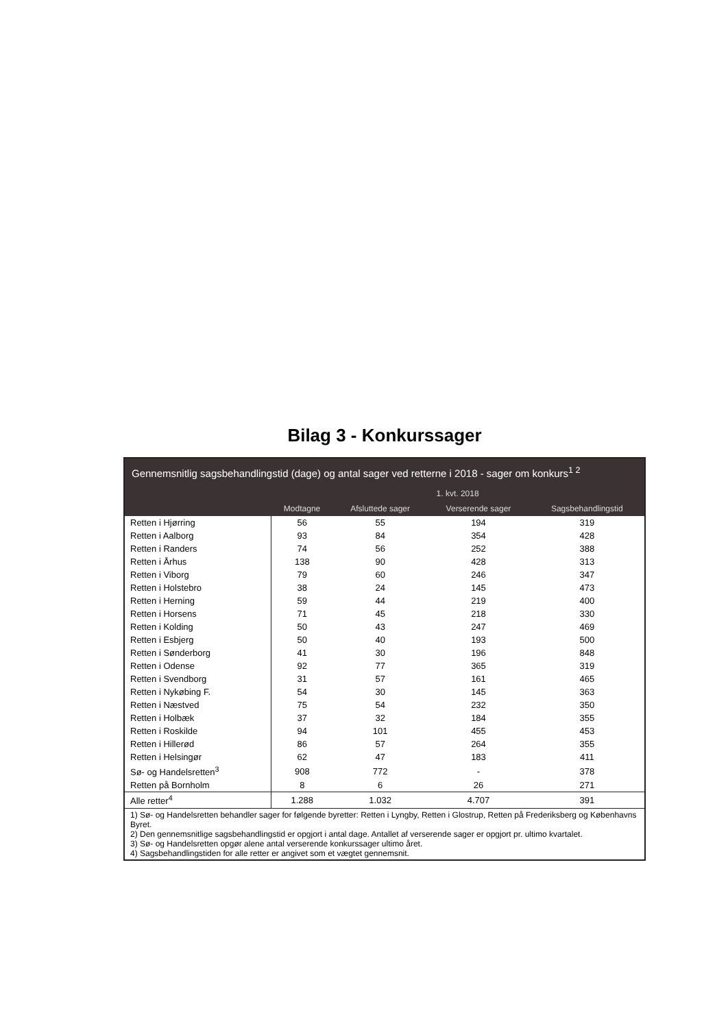Bilag 3 - Konkurssager
| Gennemsnitlig sagsbehandlingstid (dage) og antal sager ved retterne i 2018 - sager om konkurs<sup>1 2</sup> | | | | |
| --- | --- | --- | --- | --- |
| | 1. kvt. 2018 | | | |
| | Modtagne | Afsluttede sager | Verserende sager | Sagsbehandlingstid |
| Retten i Hjørring | 56 | 55 | 194 | 319 |
| Retten i Aalborg | 93 | 84 | 354 | 428 |
| Retten i Randers | 74 | 56 | 252 | 388 |
| Retten i Århus | 138 | 90 | 428 | 313 |
| Retten i Viborg | 79 | 60 | 246 | 347 |
| Retten i Holstebro | 38 | 24 | 145 | 473 |
| Retten i Herning | 59 | 44 | 219 | 400 |
| Retten i Horsens | 71 | 45 | 218 | 330 |
| Retten i Kolding | 50 | 43 | 247 | 469 |
| Retten i Esbjerg | 50 | 40 | 193 | 500 |
| Retten i Sønderborg | 41 | 30 | 196 | 848 |
| Retten i Odense | 92 | 77 | 365 | 319 |
| Retten i Svendborg | 31 | 57 | 161 | 465 |
| Retten i Nykøbing F. | 54 | 30 | 145 | 363 |
| Retten i Næstved | 75 | 54 | 232 | 350 |
| Retten i Holbæk | 37 | 32 | 184 | 355 |
| Retten i Roskilde | 94 | 101 | 455 | 453 |
| Retten i Hillerød | 86 | 57 | 264 | 355 |
| Retten i Helsingør | 62 | 47 | 183 | 411 |
| Sø- og Handelsretten<sup>3</sup> | 908 | 772 | - | 378 |
| Retten på Bornholm | 8 | 6 | 26 | 271 |
| Alle retter<sup>4</sup> | 1.288 | 1.032 | 4.707 | 391 |
| 1) Sø- og Handelsretten behandler sager for følgende byretter: Retten i Lyngby, Retten i Glostrup, Retten på Frederiksberg og Københavns Byret. 2) Den gennemsnitlige sagsbehandlingstid er opgjort i antal dage. Antallet af verserende sager er opgjort pr. ultimo kvartalet. 3) Sø- og Handelsretten opgør alene antal verserende konkurssager ultimo året. 4) Sagsbehandlingstiden for alle retter er angivet som et vægtet gennemsnit. | | | | |